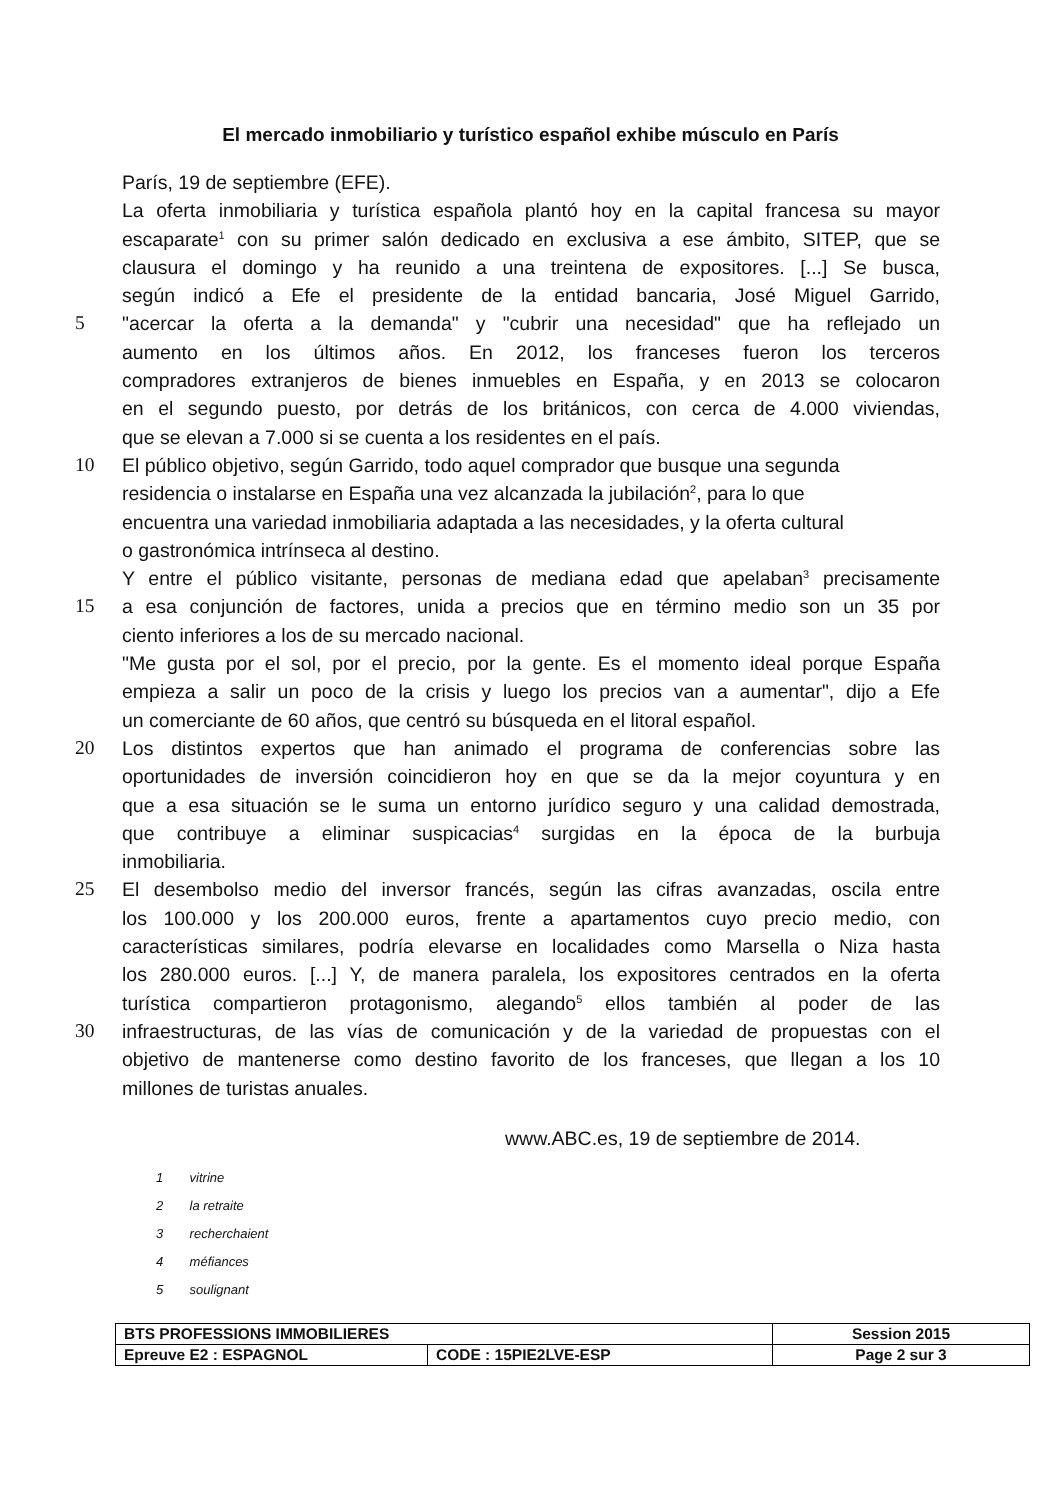El mercado inmobiliario y turístico español exhibe músculo en París
París, 19 de septiembre (EFE).
La oferta inmobiliaria y turística española plantó hoy en la capital francesa su mayor
escaparate<sup>1</sup> con su primer salón dedicado en exclusiva a ese ámbito, SITEP, que se
clausura el domingo y ha reunido a una treintena de expositores. [...] Se busca,
según indicó a Efe el presidente de la entidad bancaria, José Miguel Garrido,
5 "acercar la oferta a la demanda" y "cubrir una necesidad" que ha reflejado un
aumento en los últimos años. En 2012, los franceses fueron los terceros
compradores extranjeros de bienes inmuebles en España, y en 2013 se colocaron
en el segundo puesto, por detrás de los británicos, con cerca de 4.000 viviendas,
que se elevan a 7.000 si se cuenta a los residentes en el país.
10 El público objetivo, según Garrido, todo aquel comprador que busque una segunda
residencia o instalarse en España una vez alcanzada la jubilación<sup>2</sup>, para lo que
encuentra una variedad inmobiliaria adaptada a las necesidades, y la oferta cultural
o gastronómica intrínseca al destino.
Y entre el público visitante, personas de mediana edad que apelaban<sup>3</sup> precisamente
15 a esa conjunción de factores, unida a precios que en término medio son un 35 por
ciento inferiores a los de su mercado nacional.
"Me gusta por el sol, por el precio, por la gente. Es el momento ideal porque España
empieza a salir un poco de la crisis y luego los precios van a aumentar", dijo a Efe
un comerciante de 60 años, que centró su búsqueda en el litoral español.
20 Los distintos expertos que han animado el programa de conferencias sobre las
oportunidades de inversión coincidieron hoy en que se da la mejor coyuntura y en
que a esa situación se le suma un entorno jurídico seguro y una calidad demostrada,
que contribuye a eliminar suspicacias<sup>4</sup> surgidas en la época de la burbuja
inmobiliaria.
25 El desembolso medio del inversor francés, según las cifras avanzadas, oscila entre
los 100.000 y los 200.000 euros, frente a apartamentos cuyo precio medio, con
características similares, podría elevarse en localidades como Marsella o Niza hasta
los 280.000 euros. [...] Y, de manera paralela, los expositores centrados en la oferta
turística compartieron protagonismo, alegando<sup>5</sup> ellos también al poder de las
30 infraestructuras, de las vías de comunicación y de la variedad de propuestas con el
objetivo de mantenerse como destino favorito de los franceses, que llegan a los 10
millones de turistas anuales.
www.ABC.es, 19 de septiembre de 2014.
1 vitrine
2 la retraite
3 recherchaient
4 méfiances
5 soulignant
| BTS PROFESSIONS IMMOBILIERES | | Session 2015 |
| Epreuve E2 : ESPAGNOL | CODE : 15PIE2LVE-ESP | Page 2 sur 3 |